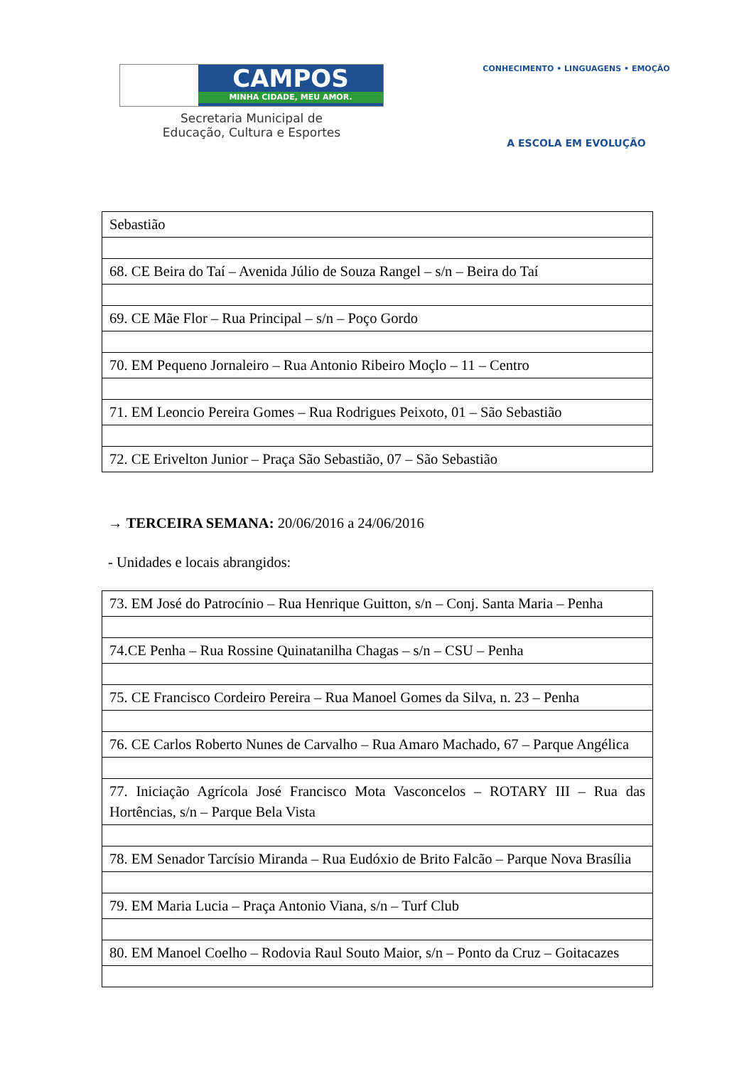CAMPOS
MINHA CIDADE, MEU AMOR.
Secretaria Municipal de
Educação, Cultura e Esportes
CONHECIMENTO • LINGUAGENS • EMOÇÃO
A ESCOLA EM EVOLUÇÃO
| Sebastião |
| 68. CE Beira do Taí – Avenida Júlio de Souza Rangel – s/n – Beira do Taí |
| 69. CE Mãe Flor – Rua Principal – s/n – Poço Gordo |
| 70. EM Pequeno Jornaleiro – Rua Antonio Ribeiro Moçlo – 11 – Centro |
| 71. EM Leoncio Pereira Gomes – Rua Rodrigues Peixoto, 01 – São Sebastião |
| 72. CE Erivelton Junior – Praça São Sebastião, 07 – São Sebastião |
→ TERCEIRA SEMANA: 20/06/2016 a 24/06/2016
- Unidades e locais abrangidos:
| 73. EM José do Patrocínio – Rua Henrique Guitton, s/n – Conj. Santa Maria – Penha |
| 74.CE Penha – Rua Rossine Quinatanilha Chagas – s/n – CSU – Penha |
| 75. CE Francisco Cordeiro Pereira – Rua Manoel Gomes da Silva, n. 23 – Penha |
| 76. CE Carlos Roberto Nunes de Carvalho – Rua Amaro Machado, 67 – Parque Angélica |
| 77. Iniciação Agrícola José Francisco Mota Vasconcelos – ROTARY III – Rua das Hortências, s/n – Parque Bela Vista |
| 78. EM Senador Tarcísio Miranda – Rua Eudóxio de Brito Falcão – Parque Nova Brasília |
| 79. EM Maria Lucia – Praça Antonio Viana, s/n – Turf Club |
| 80. EM Manoel Coelho – Rodovia Raul Souto Maior, s/n – Ponto da Cruz – Goitacazes |